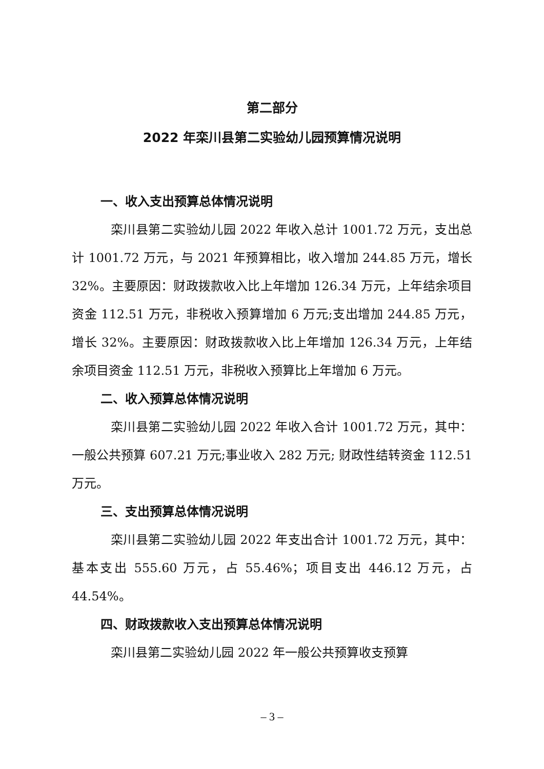第二部分
2022 年栾川县第二实验幼儿园预算情况说明
一、收入支出预算总体情况说明
栾川县第二实验幼儿园 2022 年收入总计 1001.72 万元，支出总计 1001.72 万元，与 2021 年预算相比，收入增加 244.85 万元，增长 32%。主要原因：财政拨款收入比上年增加 126.34 万元，上年结余项目资金 112.51 万元，非税收入预算增加 6 万元;支出增加 244.85 万元，增长 32%。主要原因：财政拨款收入比上年增加 126.34 万元，上年结余项目资金 112.51 万元，非税收入预算比上年增加 6 万元。
二、收入预算总体情况说明
栾川县第二实验幼儿园 2022 年收入合计 1001.72 万元，其中：一般公共预算 607.21 万元;事业收入 282 万元; 财政性结转资金 112.51 万元。
三、支出预算总体情况说明
栾川县第二实验幼儿园 2022 年支出合计 1001.72 万元，其中：基本支出 555.60 万元，占 55.46%；项目支出 446.12 万元，占 44.54%。
四、财政拨款收入支出预算总体情况说明
栾川县第二实验幼儿园 2022 年一般公共预算收支预算
– 3 –